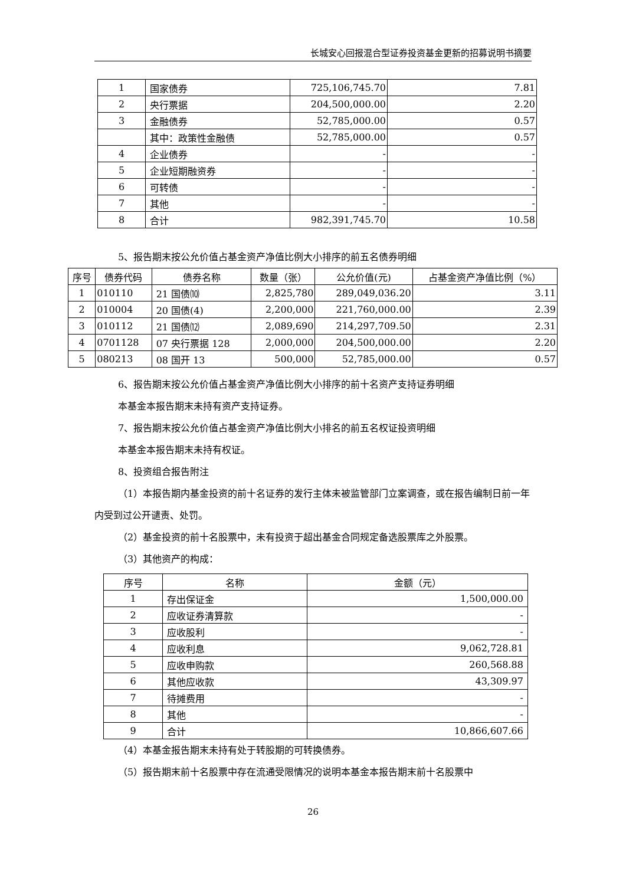长城安心回报混合型证券投资基金更新的招募说明书摘要
| 1 | 国家债券 | 725,106,745.70 | 7.81 |
| 2 | 央行票据 | 204,500,000.00 | 2.20 |
| 3 | 金融债券 | 52,785,000.00 | 0.57 |
| | 其中：政策性金融债 | 52,785,000.00 | 0.57 |
| 4 | 企业债券 | - | - |
| 5 | 企业短期融资券 | - | - |
| 6 | 可转债 | - | - |
| 7 | 其他 | - | - |
| 8 | 合计 | 982,391,745.70 | 10.58 |
5、报告期末按公允价值占基金资产净值比例大小排序的前五名债券明细
| 序号 | 债券代码 | 债券名称 | 数量（张） | 公允价值(元) | 占基金资产净值比例（%） |
| --- | --- | --- | --- | --- | --- |
| 1 | 010110 | 21 国债⑽ | 2,825,780 | 289,049,036.20 | 3.11 |
| 2 | 010004 | 20 国债(4) | 2,200,000 | 221,760,000.00 | 2.39 |
| 3 | 010112 | 21 国债⑿ | 2,089,690 | 214,297,709.50 | 2.31 |
| 4 | 0701128 | 07 央行票据 128 | 2,000,000 | 204,500,000.00 | 2.20 |
| 5 | 080213 | 08 国开 13 | 500,000 | 52,785,000.00 | 0.57 |
6、报告期末按公允价值占基金资产净值比例大小排序的前十名资产支持证券明细
本基金本报告期末未持有资产支持证券。
7、报告期末按公允价值占基金资产净值比例大小排名的前五名权证投资明细
本基金本报告期末未持有权证。
8、投资组合报告附注
（1）本报告期内基金投资的前十名证券的发行主体未被监管部门立案调查，或在报告编制日前一年内受到过公开谴责、处罚。
（2）基金投资的前十名股票中，未有投资于超出基金合同规定备选股票库之外股票。
（3）其他资产的构成：
| 序号 | 名称 | 金额（元） |
| --- | --- | --- |
| 1 | 存出保证金 | 1,500,000.00 |
| 2 | 应收证券清算款 | - |
| 3 | 应收股利 | - |
| 4 | 应收利息 | 9,062,728.81 |
| 5 | 应收申购款 | 260,568.88 |
| 6 | 其他应收款 | 43,309.97 |
| 7 | 待摊费用 | - |
| 8 | 其他 | - |
| 9 | 合计 | 10,866,607.66 |
（4）本基金报告期末未持有处于转股期的可转换债券。
（5）报告期末前十名股票中存在流通受限情况的说明本基金本报告期末前十名股票中
26